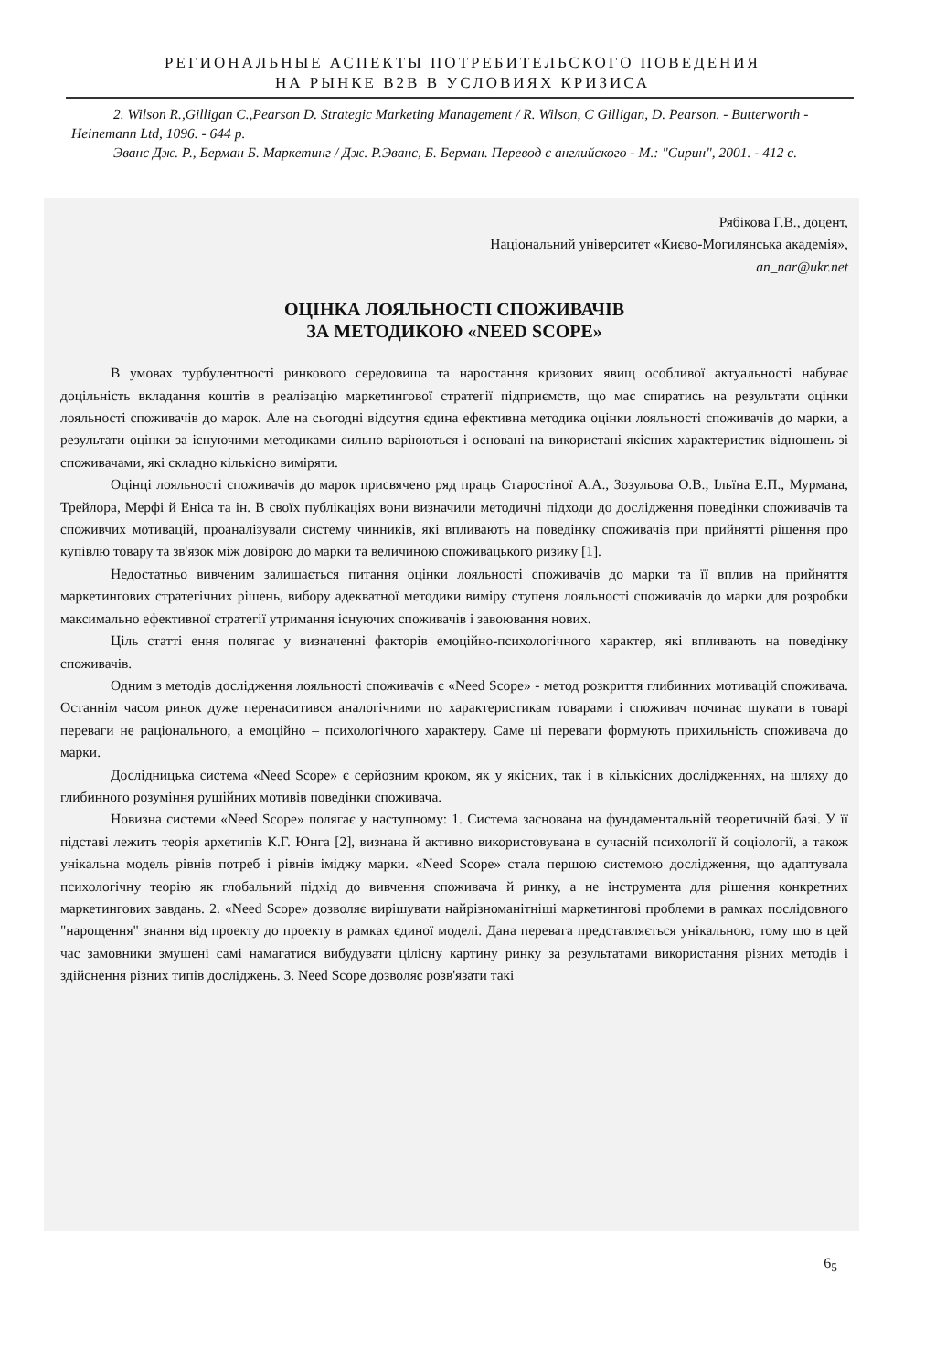РЕГИОНАЛЬНЫЕ АСПЕКТЫ ПОТРЕБИТЕЛЬСКОГО ПОВЕДЕНИЯ
НА РЫНКЕ B2B В УСЛОВИЯХ КРИЗИСА
2. Wilson R.,Gilligan C.,Pearson D. Strategic Marketing Management / R. Wilson, C Gilligan, D. Pearson. - Butterworth - Heinemann Ltd, 1096. - 644 p.
Эванс Дж. Р., Берман Б. Маркетинг / Дж. Р.Эванс, Б. Берман. Перевод с английского - М.: "Сирин", 2001. - 412 с.
Рябікова Г.В., доцент,
Національний університет «Києво-Могилянська академія»,
an_nar@ukr.net
ОЦІНКА ЛОЯЛЬНОСТІ СПОЖИВАЧІВ
ЗА МЕТОДИКОЮ «NEED SCOPE»
В умовах турбулентності ринкового середовища та наростання кризових явищ особливої актуальності набуває доцільність вкладання коштів в реалізацію маркетингової стратегії підприємств, що має спиратись на результати оцінки лояльності споживачів до марок. Але на сьогодні відсутня єдина ефективна методика оцінки лояльності споживачів до марки, а результати оцінки за існуючими методиками сильно варіюються і основані на використані якісних характеристик відношень зі споживачами, які складно кількісно виміряти.
Оцінці лояльності споживачів до марок присвячено ряд праць Старостіної А.А., Зозульова О.В., Ільїна Е.П., Мурмана, Трейлора, Мерфі й Еніса та ін. В своїх публікаціях вони визначили методичні підходи до дослідження поведінки споживачів та споживчих мотивацій, проаналізували систему чинників, які впливають на поведінку споживачів при прийнятті рішення про купівлю товару та зв'язок між довірою до марки та величиною споживацького ризику [1].
Недостатньо вивченим залишається питання оцінки лояльності споживачів до марки та її вплив на прийняття маркетингових стратегічних рішень, вибору адекватної методики виміру ступеня лояльності споживачів до марки для розробки максимально ефективної стратегії утримання існуючих споживачів і завоювання нових.
Ціль статті ення полягає у визначенні факторів емоційно-психологічного характер, які впливають на поведінку споживачів.
Одним з методів дослідження лояльності споживачів є «Need Scope» - метод розкриття глибинних мотивацій споживача. Останнім часом ринок дуже перенаситився аналогічними по характеристикам товарами і споживач починає шукати в товарі переваги не раціонального, а емоційно – психологічного характеру. Саме ці переваги формують прихильність споживача до марки.
Дослідницька система «Need Scope» є серйозним кроком, як у якісних, так і в кількісних дослідженнях, на шляху до глибинного розуміння рушійних мотивів поведінки споживача.
Новизна системи «Need Scope» полягає у наступному: 1. Система заснована на фундаментальній теоретичній базі. У її підставі лежить теорія архетипів К.Г. Юнга [2], визнана й активно використовувана в сучасній психології й соціології, а також унікальна модель рівнів потреб і рівнів іміджу марки. «Need Scope» стала першою системою дослідження, що адаптувала психологічну теорію як глобальний підхід до вивчення споживача й ринку, а не інструмента для рішення конкретних маркетингових завдань. 2. «Need Scope» дозволяє вирішувати найрізноманітніші маркетингові проблеми в рамках послідовного "нарощення" знання від проекту до проекту в рамках єдиної моделі. Дана перевага представляється унікальною, тому що в цей час замовники змушені самі намагатися вибудувати цілісну картину ринку за результатами використання різних методів і здійснення різних типів досліджень. 3. Need Scope дозволяє розв'язати такі
6<sub>5</sub>